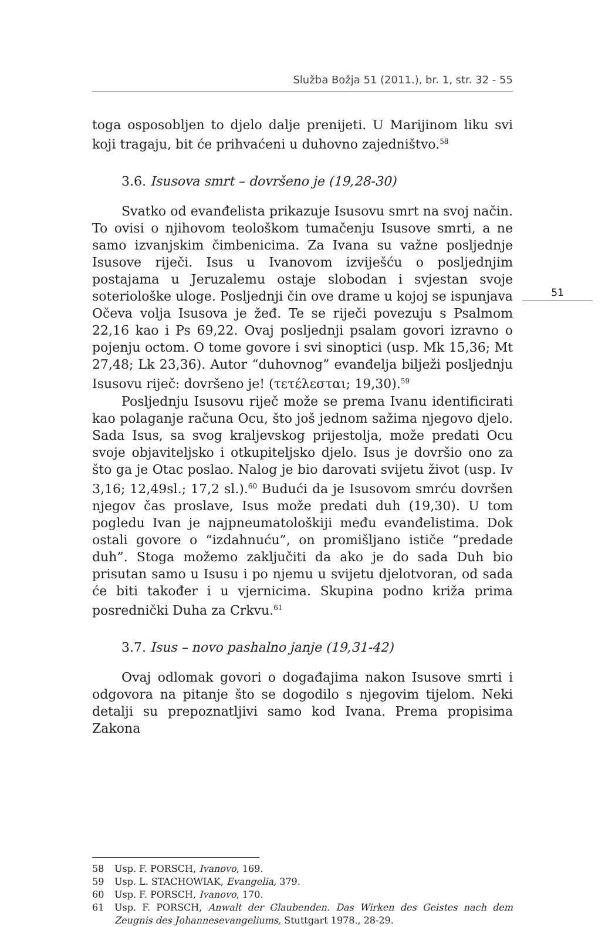Služba Božja 51 (2011.), br. 1, str. 32 - 55
51
toga osposobljen to djelo dalje prenijeti. U Marijinom liku svi koji tragaju, bit će prihvaćeni u duhovno zajedništvo.<sup>58</sup>
3.6. Isusova smrt – dovršeno je (19,28-30)
Svatko od evanđelista prikazuje Isusovu smrt na svoj način. To ovisi o njihovom teološkom tumačenju Isusove smrti, a ne samo izvanjskim čimbenicima. Za Ivana su važne posljednje Isusove riječi. Isus u Ivanovom izviješću o posljednjim postajama u Jeruzalemu ostaje slobodan i svjestan svoje soteriološke uloge. Posljednji čin ove drame u kojoj se ispunjava Očeva volja Isusova je žeđ. Te se riječi povezuju s Psalmom 22,16 kao i Ps 69,22. Ovaj posljednji psalam govori izravno o pojenju octom. O tome govore i svi sinoptici (usp. Mk 15,36; Mt 27,48; Lk 23,36). Autor “duhovnog” evanđelja bilježi posljednju Isusovu riječ: dovršeno je! (τετέλεσται; 19,30).<sup>59</sup>
Posljednju Isusovu riječ može se prema Ivanu identificirati kao polaganje računa Ocu, što još jednom sažima njegovo djelo. Sada Isus, sa svog kraljevskog prijestolja, može predati Ocu svoje objaviteljsko i otkupiteljsko djelo. Isus je dovršio ono za što ga je Otac poslao. Nalog je bio darovati svijetu život (usp. Iv 3,16; 12,49sl.; 17,2 sl.).<sup>60</sup> Budući da je Isusovom smrću dovršen njegov čas proslave, Isus može predati duh (19,30). U tom pogledu Ivan je najpneumatološkiji među evanđelistima. Dok ostali govore o “izdahnuću”, on promišljano ističe “predade duh”. Stoga možemo zaključiti da ako je do sada Duh bio prisutan samo u Isusu i po njemu u svijetu djelotvoran, od sada će biti također i u vjernicima. Skupina podno križa prima posrednički Duha za Crkvu.<sup>61</sup>
3.7. Isus – novo pashalno janje (19,31-42)
Ovaj odlomak govori o događajima nakon Isusove smrti i odgovora na pitanje što se dogodilo s njegovim tijelom. Neki detalji su prepoznatljivi samo kod Ivana. Prema propisima Zakona
58 Usp. F. PORSCH, Ivanovo, 169.
59 Usp. L. STACHOWIAK, Evangelia, 379.
60 Usp. F. PORSCH, Ivanovo, 170.
61 Usp. F. PORSCH, Anwalt der Glaubenden. Das Wirken des Geistes nach dem Zeugnis des Johannesevangeliums, Stuttgart 1978., 28-29.